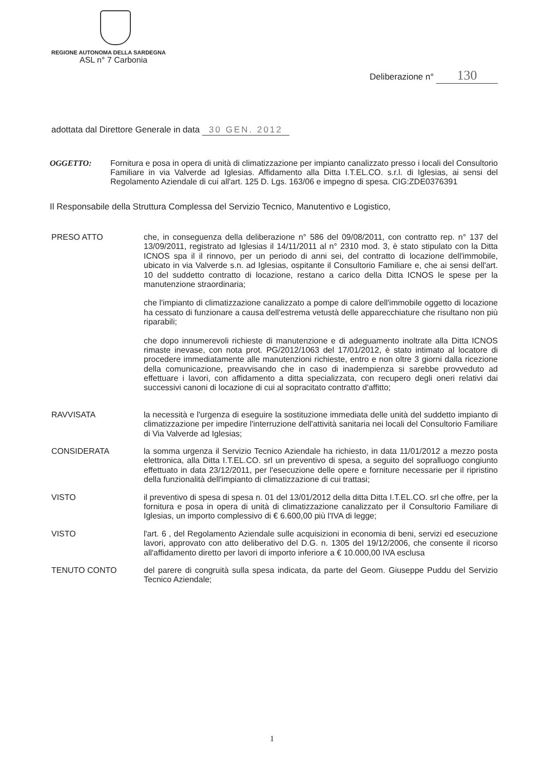REGIONE AUTONOMA DELLA SARDEGNA
ASL n° 7 Carbonia
Deliberazione n° 130
adottata dal Direttore Generale in data 30 GEN. 2012
OGGETTO: Fornitura e posa in opera di unità di climatizzazione per impianto canalizzato presso i locali del Consultorio Familiare in via Valverde ad Iglesias. Affidamento alla Ditta I.T.EL.CO. s.r.l. di Iglesias, ai sensi del Regolamento Aziendale di cui all'art. 125 D. Lgs. 163/06 e impegno di spesa. CIG:ZDE0376391
Il Responsabile della Struttura Complessa del Servizio Tecnico, Manutentivo e Logistico,
PRESO ATTO che, in conseguenza della deliberazione n° 586 del 09/08/2011, con contratto rep. n° 137 del 13/09/2011, registrato ad Iglesias il 14/11/2011 al n° 2310 mod. 3, è stato stipulato con la Ditta ICNOS spa il il rinnovo, per un periodo di anni sei, del contratto di locazione dell'immobile, ubicato in via Valverde s.n. ad Iglesias, ospitante il Consultorio Familiare e, che ai sensi dell'art. 10 del suddetto contratto di locazione, restano a carico della Ditta ICNOS le spese per la manutenzione straordinaria;
che l'impianto di climatizzazione canalizzato a pompe di calore dell'immobile oggetto di locazione ha cessato di funzionare a causa dell'estrema vetustà delle apparecchiature che risultano non più riparabili;
che dopo innumerevoli richieste di manutenzione e di adeguamento inoltrate alla Ditta ICNOS rimaste inevase, con nota prot. PG/2012/1063 del 17/01/2012, è stato intimato al locatore di procedere immediatamente alle manutenzioni richieste, entro e non oltre 3 giorni dalla ricezione della comunicazione, preavvisando che in caso di inadempienza si sarebbe provveduto ad effettuare i lavori, con affidamento a ditta specializzata, con recupero degli oneri relativi dai successivi canoni di locazione di cui al sopracitato contratto d'affitto;
RAVVISATA la necessità e l'urgenza di eseguire la sostituzione immediata delle unità del suddetto impianto di climatizzazione per impedire l'interruzione dell'attività sanitaria nei locali del Consultorio Familiare di Via Valverde ad Iglesias;
CONSIDERATA la somma urgenza il Servizio Tecnico Aziendale ha richiesto, in data 11/01/2012 a mezzo posta elettronica, alla Ditta I.T.EL.CO. srl un preventivo di spesa, a seguito del sopralluogo congiunto effettuato in data 23/12/2011, per l'esecuzione delle opere e forniture necessarie per il ripristino della funzionalità dell'impianto di climatizzazione di cui trattasi;
VISTO il preventivo di spesa di spesa n. 01 del 13/01/2012 della ditta Ditta I.T.EL.CO. srl che offre, per la fornitura e posa in opera di unità di climatizzazione canalizzato per il Consultorio Familiare di Iglesias, un importo complessivo di € 6.600,00 più l'IVA di legge;
VISTO l'art. 6 , del Regolamento Aziendale sulle acquisizioni in economia di beni, servizi ed esecuzione lavori, approvato con atto deliberativo del D.G. n. 1305 del 19/12/2006, che consente il ricorso all'affidamento diretto per lavori di importo inferiore a € 10.000,00 IVA esclusa
TENUTO CONTO del parere di congruità sulla spesa indicata, da parte del Geom. Giuseppe Puddu del Servizio Tecnico Aziendale;
1